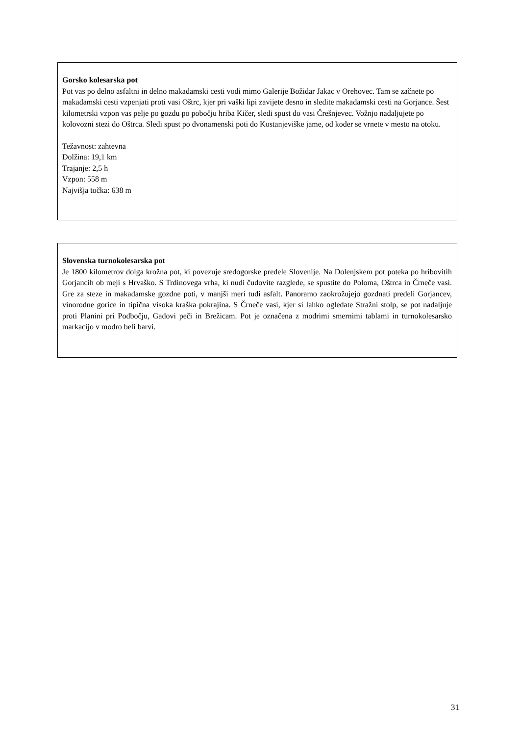Gorsko kolesarska pot
Pot vas po delno asfaltni in delno makadamski cesti vodi mimo Galerije Božidar Jakac v Orehovec. Tam se začnete po makadamski cesti vzpenjati proti vasi Oštrc, kjer pri vaški lipi zavijete desno in sledite makadamski cesti na Gorjance. Šest kilometrski vzpon vas pelje po gozdu po pobočju hriba Kičer, sledi spust do vasi Črešnjevec. Vožnjo nadaljujete po kolovozni stezi do Oštrca. Sledi spust po dvonamenski poti do Kostanjeviške jame, od koder se vrnete v mesto na otoku.
Težavnost: zahtevna
Dolžina: 19,1 km
Trajanje: 2,5 h
Vzpon: 558 m
Najvišja točka: 638 m
Slovenska turnokolesarska pot
Je 1800 kilometrov dolga krožna pot, ki povezuje sredogorske predele Slovenije. Na Dolenjskem pot poteka po hribovitih Gorjancih ob meji s Hrvaško. S Trdinovega vrha, ki nudi čudovite razglede, se spustite do Poloma, Oštrca in Črneče vasi. Gre za steze in makadamske gozdne poti, v manjši meri tudi asfalt. Panoramo zaokrožujejo gozdnati predeli Gorjancev, vinorodne gorice in tipična visoka kraška pokrajina. S Črneče vasi, kjer si lahko ogledate Stražni stolp, se pot nadaljuje proti Planini pri Podbočju, Gadovi peči in Brežicam. Pot je označena z modrimi smernimi tablami in turnokolesarsko markacijo v modro beli barvi.
31